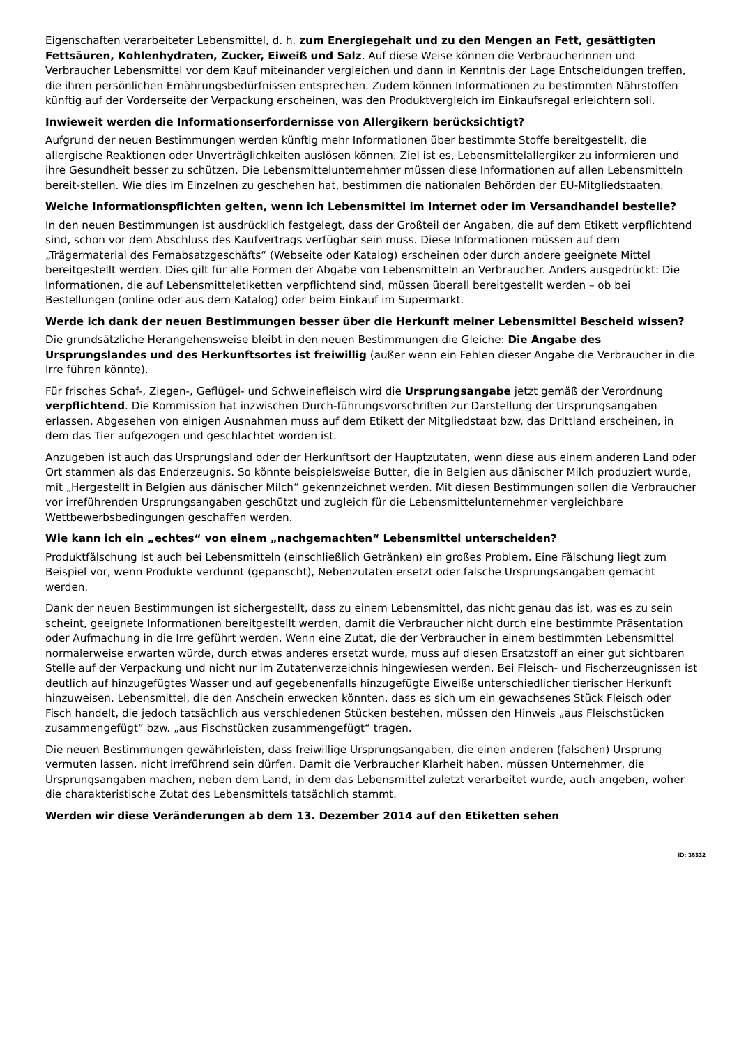Eigenschaften verarbeiteter Lebensmittel, d. h. zum Energiegehalt und zu den Mengen an Fett, gesättigten Fettsäuren, Kohlenhydraten, Zucker, Eiweiß und Salz. Auf diese Weise können die Verbraucherinnen und Verbraucher Lebensmittel vor dem Kauf miteinander vergleichen und dann in Kenntnis der Lage Entscheidungen treffen, die ihren persönlichen Ernährungsbedürfnissen entsprechen. Zudem können Informationen zu bestimmten Nährstoffen künftig auf der Vorderseite der Verpackung erscheinen, was den Produktvergleich im Einkaufsregal erleichtern soll.
Inwieweit werden die Informationserfordernisse von Allergikern berücksichtigt?
Aufgrund der neuen Bestimmungen werden künftig mehr Informationen über bestimmte Stoffe bereitgestellt, die allergische Reaktionen oder Unverträglichkeiten auslösen können. Ziel ist es, Lebensmittelallergiker zu informieren und ihre Gesundheit besser zu schützen. Die Lebensmittelunternehmer müssen diese Informationen auf allen Lebensmitteln bereit-stellen. Wie dies im Einzelnen zu geschehen hat, bestimmen die nationalen Behörden der EU-Mitgliedstaaten.
Welche Informationspflichten gelten, wenn ich Lebensmittel im Internet oder im Versandhandel bestelle?
In den neuen Bestimmungen ist ausdrücklich festgelegt, dass der Großteil der Angaben, die auf dem Etikett verpflichtend sind, schon vor dem Abschluss des Kaufvertrags verfügbar sein muss. Diese Informationen müssen auf dem „Trägermaterial des Fernabsatzgeschäfts“ (Webseite oder Katalog) erscheinen oder durch andere geeignete Mittel bereitgestellt werden. Dies gilt für alle Formen der Abgabe von Lebensmitteln an Verbraucher. Anders ausgedrückt: Die Informationen, die auf Lebensmitteletiketten verpflichtend sind, müssen überall bereitgestellt werden – ob bei Bestellungen (online oder aus dem Katalog) oder beim Einkauf im Supermarkt.
Werde ich dank der neuen Bestimmungen besser über die Herkunft meiner Lebensmittel Bescheid wissen?
Die grundsätzliche Herangehensweise bleibt in den neuen Bestimmungen die Gleiche: Die Angabe des Ursprungslandes und des Herkunftsortes ist freiwillig (außer wenn ein Fehlen dieser Angabe die Verbraucher in die Irre führen könnte).
Für frisches Schaf-, Ziegen-, Geflügel- und Schweinefleisch wird die Ursprungsangabe jetzt gemäß der Verordnung verpflichtend. Die Kommission hat inzwischen Durch-führungsvorschriften zur Darstellung der Ursprungsangaben erlassen. Abgesehen von einigen Ausnahmen muss auf dem Etikett der Mitgliedstaat bzw. das Drittland erscheinen, in dem das Tier aufgezogen und geschlachtet worden ist.
Anzugeben ist auch das Ursprungsland oder der Herkunftsort der Hauptzutaten, wenn diese aus einem anderen Land oder Ort stammen als das Enderzeugnis. So könnte beispielsweise Butter, die in Belgien aus dänischer Milch produziert wurde, mit „Hergestellt in Belgien aus dänischer Milch“ gekennzeichnet werden. Mit diesen Bestimmungen sollen die Verbraucher vor irreführenden Ursprungsangaben geschützt und zugleich für die Lebensmittelunternehmer vergleichbare Wettbewerbsbedingungen geschaffen werden.
Wie kann ich ein „echtes“ von einem „nachgemachten“ Lebensmittel unterscheiden?
Produktfälschung ist auch bei Lebensmitteln (einschließlich Getränken) ein großes Problem. Eine Fälschung liegt zum Beispiel vor, wenn Produkte verdünnt (gepanscht), Nebenzutaten ersetzt oder falsche Ursprungsangaben gemacht werden.
Dank der neuen Bestimmungen ist sichergestellt, dass zu einem Lebensmittel, das nicht genau das ist, was es zu sein scheint, geeignete Informationen bereitgestellt werden, damit die Verbraucher nicht durch eine bestimmte Präsentation oder Aufmachung in die Irre geführt werden. Wenn eine Zutat, die der Verbraucher in einem bestimmten Lebensmittel normalerweise erwarten würde, durch etwas anderes ersetzt wurde, muss auf diesen Ersatzstoff an einer gut sichtbaren Stelle auf der Verpackung und nicht nur im Zutatenverzeichnis hingewiesen werden. Bei Fleisch- und Fischerzeugnissen ist deutlich auf hinzugefügtes Wasser und auf gegebenenfalls hinzugefügte Eiweiße unterschiedlicher tierischer Herkunft hinzuweisen. Lebensmittel, die den Anschein erwecken könnten, dass es sich um ein gewachsenes Stück Fleisch oder Fisch handelt, die jedoch tatsächlich aus verschiedenen Stücken bestehen, müssen den Hinweis „aus Fleischstücken zusammengefügt“ bzw. „aus Fischstücken zusammengefügt“ tragen.
Die neuen Bestimmungen gewährleisten, dass freiwillige Ursprungsangaben, die einen anderen (falschen) Ursprung vermuten lassen, nicht irreführend sein dürfen. Damit die Verbraucher Klarheit haben, müssen Unternehmer, die Ursprungsangaben machen, neben dem Land, in dem das Lebensmittel zuletzt verarbeitet wurde, auch angeben, woher die charakteristische Zutat des Lebensmittels tatsächlich stammt.
Werden wir diese Veränderungen ab dem 13. Dezember 2014 auf den Etiketten sehen
ID: 36332